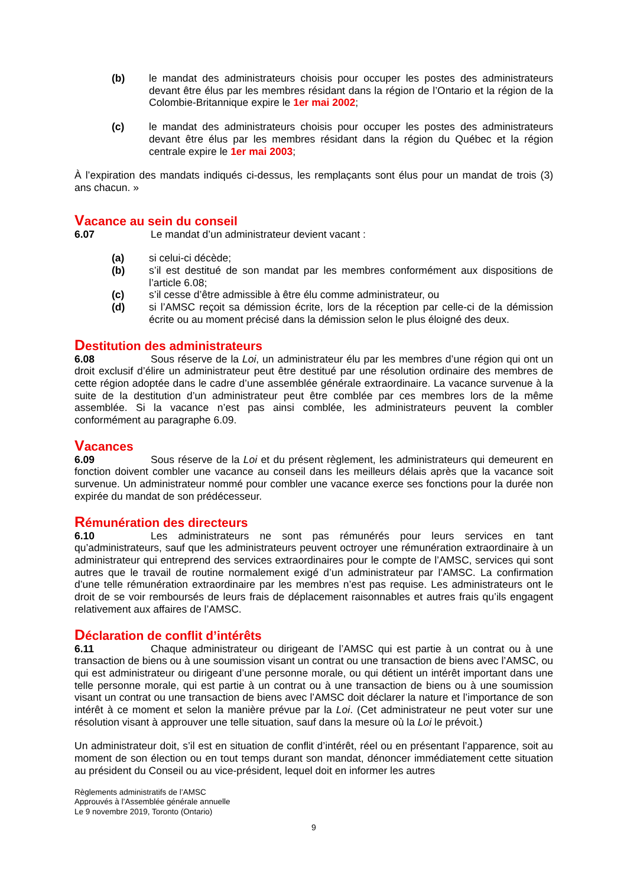(b) le mandat des administrateurs choisis pour occuper les postes des administrateurs devant être élus par les membres résidant dans la région de l’Ontario et la région de la Colombie-Britannique expire le 1er mai 2002;
(c) le mandat des administrateurs choisis pour occuper les postes des administrateurs devant être élus par les membres résidant dans la région du Québec et la région centrale expire le 1er mai 2003;
À l’expiration des mandats indiqués ci-dessus, les remplaçants sont élus pour un mandat de trois (3) ans chacun. »
Vacance au sein du conseil
6.07 Le mandat d’un administrateur devient vacant :
(a) si celui-ci décède;
(b) s’il est destitué de son mandat par les membres conformément aux dispositions de l’article 6.08;
(c) s’il cesse d’être admissible à être élu comme administrateur, ou
(d) si l’AMSC reçoit sa démission écrite, lors de la réception par celle-ci de la démission écrite ou au moment précisé dans la démission selon le plus éloigné des deux.
Destitution des administrateurs
6.08 Sous réserve de la Loi, un administrateur élu par les membres d’une région qui ont un droit exclusif d’élire un administrateur peut être destitué par une résolution ordinaire des membres de cette région adoptée dans le cadre d’une assemblée générale extraordinaire. La vacance survenue à la suite de la destitution d’un administrateur peut être comblée par ces membres lors de la même assemblée. Si la vacance n’est pas ainsi comblée, les administrateurs peuvent la combler conformément au paragraphe 6.09.
Vacances
6.09 Sous réserve de la Loi et du présent règlement, les administrateurs qui demeurent en fonction doivent combler une vacance au conseil dans les meilleurs délais après que la vacance soit survenue. Un administrateur nommé pour combler une vacance exerce ses fonctions pour la durée non expirée du mandat de son prédécesseur.
Rémunération des directeurs
6.10 Les administrateurs ne sont pas rémunérés pour leurs services en tant qu’administrateurs, sauf que les administrateurs peuvent octroyer une rémunération extraordinaire à un administrateur qui entreprend des services extraordinaires pour le compte de l’AMSC, services qui sont autres que le travail de routine normalement exigé d’un administrateur par l’AMSC. La confirmation d’une telle rémunération extraordinaire par les membres n’est pas requise. Les administrateurs ont le droit de se voir remboursés de leurs frais de déplacement raisonnables et autres frais qu’ils engagent relativement aux affaires de l’AMSC.
Déclaration de conflit d’intérêts
6.11 Chaque administrateur ou dirigeant de l’AMSC qui est partie à un contrat ou à une transaction de biens ou à une soumission visant un contrat ou une transaction de biens avec l’AMSC, ou qui est administrateur ou dirigeant d’une personne morale, ou qui détient un intérêt important dans une telle personne morale, qui est partie à un contrat ou à une transaction de biens ou à une soumission visant un contrat ou une transaction de biens avec l’AMSC doit déclarer la nature et l’importance de son intérêt à ce moment et selon la manière prévue par la Loi. (Cet administrateur ne peut voter sur une résolution visant à approuver une telle situation, sauf dans la mesure où la Loi le prévoit.)
Un administrateur doit, s’il est en situation de conflit d’intérêt, réel ou en présentant l’apparence, soit au moment de son élection ou en tout temps durant son mandat, dénoncer immédiatement cette situation au président du Conseil ou au vice-président, lequel doit en informer les autres
Règlements administratifs de l’AMSC
Approuvés à l’Assemblée générale annuelle
Le 9 novembre 2019, Toronto (Ontario)
9